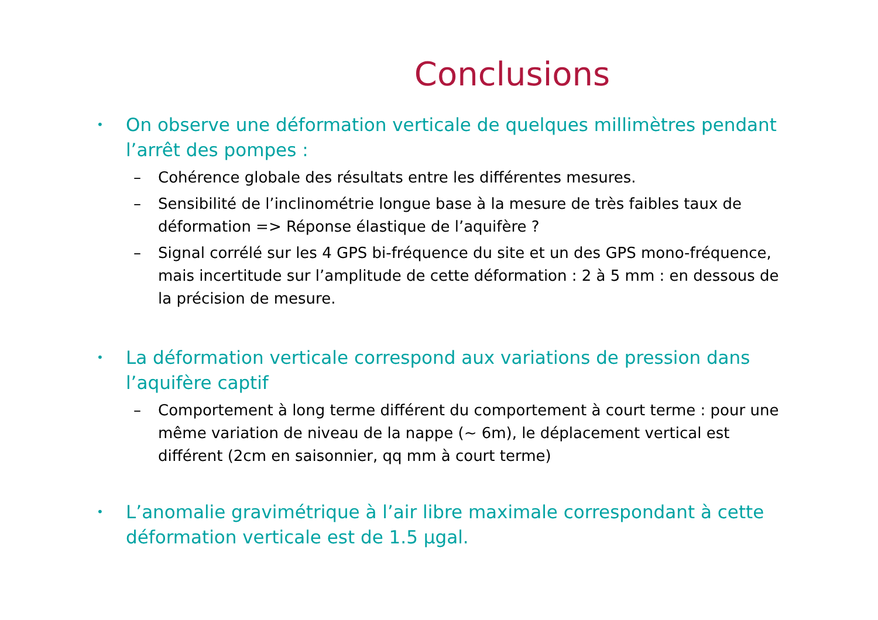Conclusions
• On observe une déformation verticale de quelques millimètres pendant l’arrêt des pompes :
– Cohérence globale des résultats entre les différentes mesures.
– Sensibilité de l’inclinométrie longue base à la mesure de très faibles taux de déformation => Réponse élastique de l’aquifère ?
– Signal corrélé sur les 4 GPS bi-fréquence du site et un des GPS mono-fréquence, mais incertitude sur l’amplitude de cette déformation : 2 à 5 mm : en dessous de la précision de mesure.
• La déformation verticale correspond aux variations de pression dans l’aquifère captif
– Comportement à long terme différent du comportement à court terme : pour une même variation de niveau de la nappe (~ 6m), le déplacement vertical est différent (2cm en saisonnier, qq mm à court terme)
• L’anomalie gravimétrique à l’air libre maximale correspondant à cette déformation verticale est de 1.5 μgal.